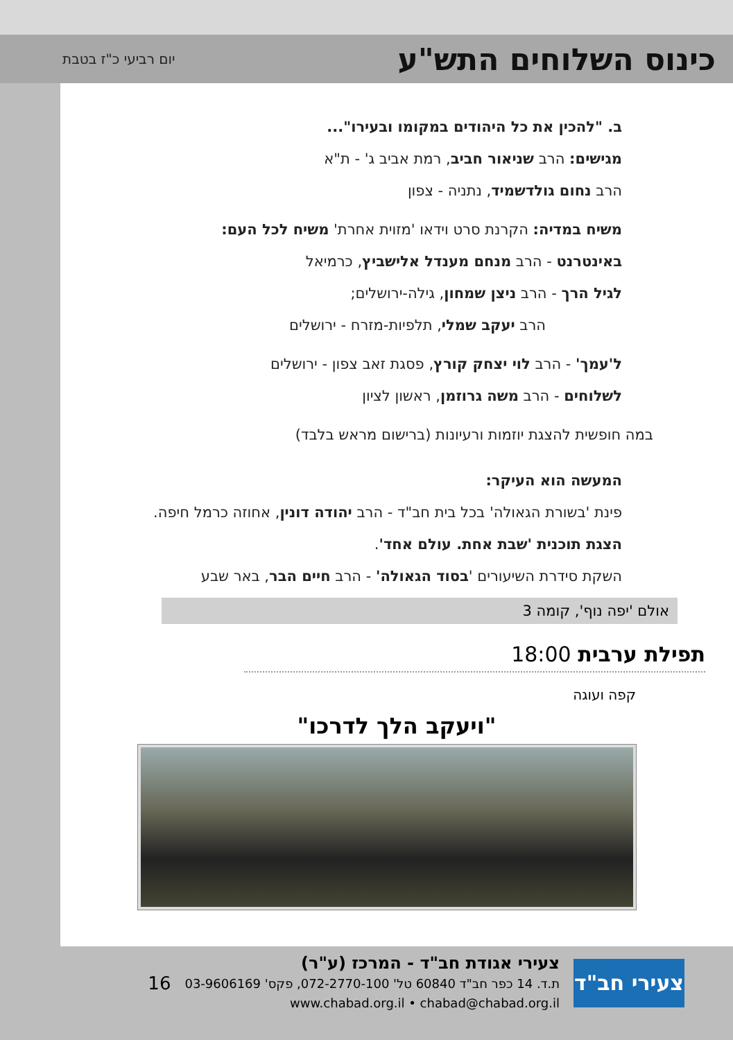כינוס השלוחים התש"ע
יום רביעי כ"ז בטבת
ב. "להכין את כל היהודים במקומו ובעירו"...
מגישים: הרב שניאור חביב, רמת אביב ג' - ת"א
הרב נחום גולדשמיד, נתניה - צפון
משיח במדיה: הקרנת סרט וידאו 'מזוית אחרת' משיח לכל העם:
באינטרנט - הרב מנחם מענדל אלישביץ, כרמיאל
לגיל הרך - הרב ניצן שמחון, גילה-ירושלים;
הרב יעקב שמלי, תלפיות-מזרח - ירושלים
ל'עמך' - הרב לוי יצחק קורץ, פסגת זאב צפון - ירושלים
לשלוחים - הרב משה גרוזמן, ראשון לציון
במה חופשית להצגת יוזמות ורעיונות (ברישום מראש בלבד)
המעשה הוא העיקר:
פינת 'בשורת הגאולה' בכל בית חב"ד - הרב יהודה דונין, אחוזה כרמל חיפה.
הצגת תוכנית 'שבת אחת. עולם אחד'.
השקת סידרת השיעורים 'בסוד הגאולה' - הרב חיים הבר, באר שבע
אולם 'יפה נוף', קומה 3
תפילת ערבית 18:00
קפה ועוגה
"ויעקב הלך לדרכו"
צעירי חב"ד
צעירי אגודת חב"ד - המרכז (ע"ר)
ת.ד. 14 כפר חב"ד 60840 טל' 072-2770-100, פקס' 03-9606169
www.chabad.org.il • chabad@chabad.org.il
16